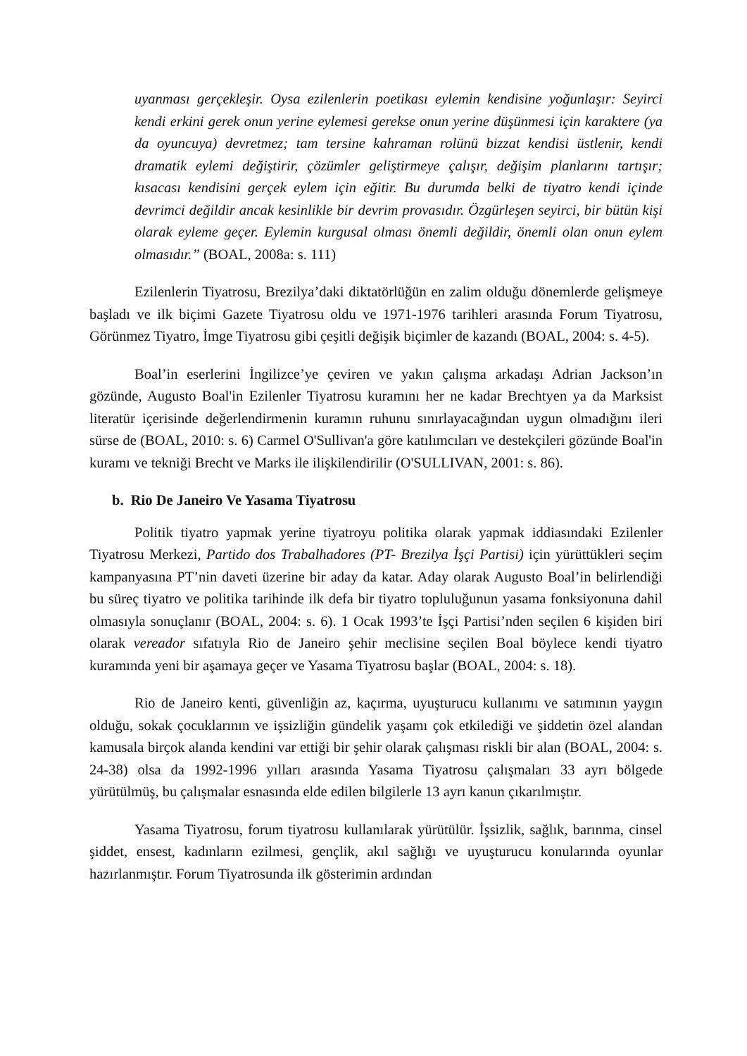uyanması gerçekleşir. Oysa ezilenlerin poetikası eylemin kendisine yoğunlaşır: Seyirci kendi erkini gerek onun yerine eylemesi gerekse onun yerine düşünmesi için karaktere (ya da oyuncuya) devretmez; tam tersine kahraman rolünü bizzat kendisi üstlenir, kendi dramatik eylemi değiştirir, çözümler geliştirmeye çalışır, değişim planlarını tartışır; kısacası kendisini gerçek eylem için eğitir. Bu durumda belki de tiyatro kendi içinde devrimci değildir ancak kesinlikle bir devrim provasıdır. Özgürleşen seyirci, bir bütün kişi olarak eyleme geçer. Eylemin kurgusal olması önemli değildir, önemli olan onun eylem olmasıdır.” (BOAL, 2008a: s. 111)
Ezilenlerin Tiyatrosu, Brezilya’daki diktatörlüğün en zalim olduğu dönemlerde gelişmeye başladı ve ilk biçimi Gazete Tiyatrosu oldu ve 1971-1976 tarihleri arasında Forum Tiyatrosu, Görünmez Tiyatro, İmge Tiyatrosu gibi çeşitli değişik biçimler de kazandı (BOAL, 2004: s. 4-5).
Boal’in eserlerini İngilizce’ye çeviren ve yakın çalışma arkadaşı Adrian Jackson’ın gözünde, Augusto Boal'in Ezilenler Tiyatrosu kuramını her ne kadar Brechtyen ya da Marksist literatür içerisinde değerlendirmenin kuramın ruhunu sınırlayacağından uygun olmadığını ileri sürse de (BOAL, 2010: s. 6) Carmel O'Sullivan'a göre katılımcıları ve destekçileri gözünde Boal'in kuramı ve tekniği Brecht ve Marks ile ilişkilendirilir (O'SULLIVAN, 2001: s. 86).
b. Rio De Janeiro Ve Yasama Tiyatrosu
Politik tiyatro yapmak yerine tiyatroyu politika olarak yapmak iddiasındaki Ezilenler Tiyatrosu Merkezi, Partido dos Trabalhadores (PT- Brezilya İşçi Partisi) için yürüttükleri seçim kampanyasına PT’nin daveti üzerine bir aday da katar. Aday olarak Augusto Boal’in belirlendiği bu süreç tiyatro ve politika tarihinde ilk defa bir tiyatro topluluğunun yasama fonksiyonuna dahil olmasıyla sonuçlanır (BOAL, 2004: s. 6). 1 Ocak 1993’te İşçi Partisi’nden seçilen 6 kişiden biri olarak vereador sıfatıyla Rio de Janeiro şehir meclisine seçilen Boal böylece kendi tiyatro kuramında yeni bir aşamaya geçer ve Yasama Tiyatrosu başlar (BOAL, 2004: s. 18).
Rio de Janeiro kenti, güvenliğin az, kaçırma, uyuşturucu kullanımı ve satımının yaygın olduğu, sokak çocuklarının ve işsizliğin gündelik yaşamı çok etkilediği ve şiddetin özel alandan kamusala birçok alanda kendini var ettiği bir şehir olarak çalışması riskli bir alan (BOAL, 2004: s. 24-38) olsa da 1992-1996 yılları arasında Yasama Tiyatrosu çalışmaları 33 ayrı bölgede yürütülmüş, bu çalışmalar esnasında elde edilen bilgilerle 13 ayrı kanun çıkarılmıştır.
Yasama Tiyatrosu, forum tiyatrosu kullanılarak yürütülür. İşsizlik, sağlık, barınma, cinsel şiddet, ensest, kadınların ezilmesi, gençlik, akıl sağlığı ve uyuşturucu konularında oyunlar hazırlanmıştır. Forum Tiyatrosunda ilk gösterimin ardından